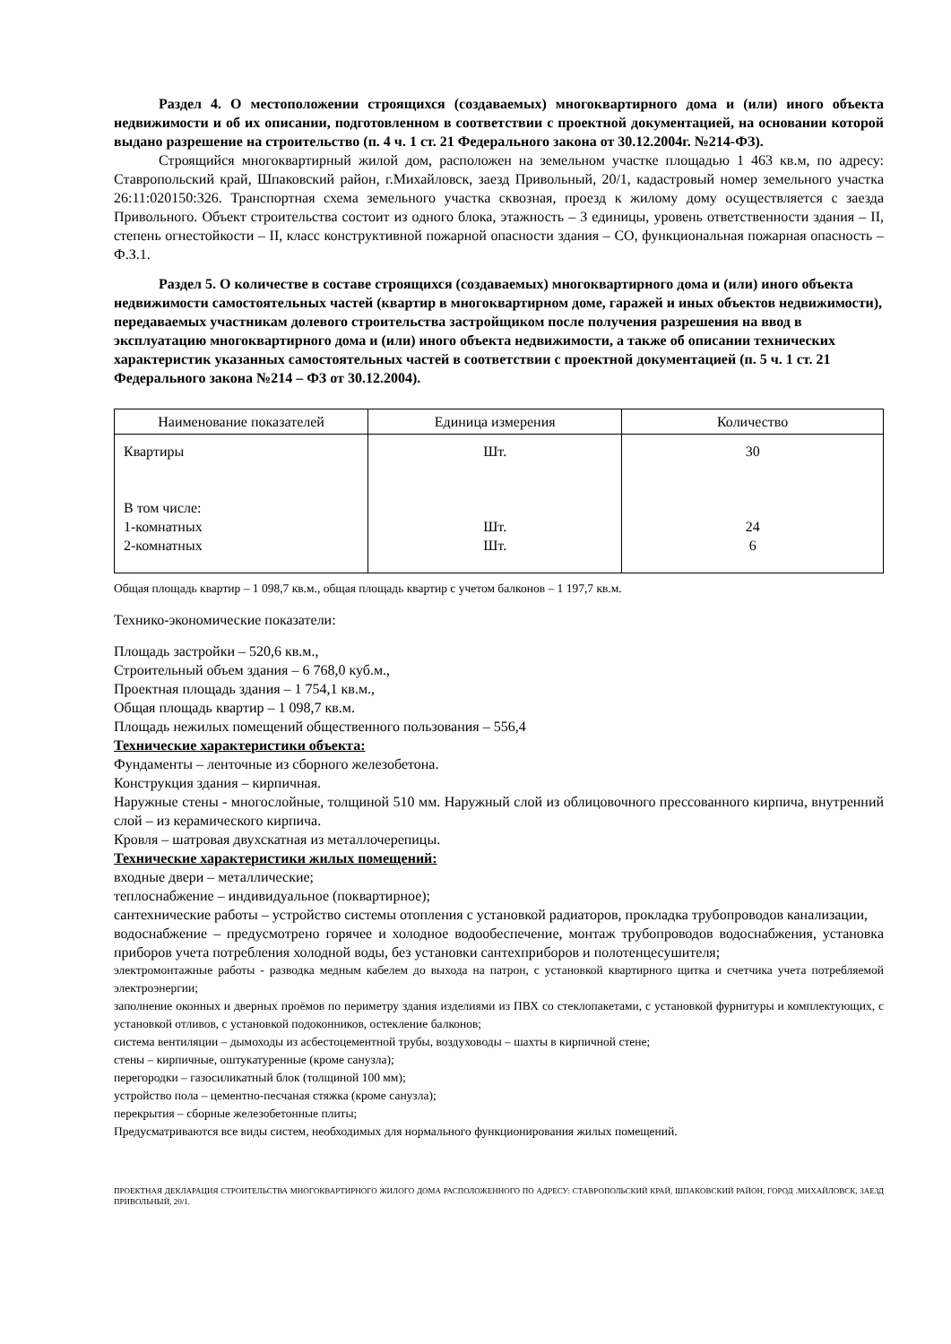Раздел 4. О местоположении строящихся (создаваемых) многоквартирного дома и (или) иного объекта недвижимости и об их описании, подготовленном в соответствии с проектной документацией, на основании которой выдано разрешение на строительство (п. 4 ч. 1 ст. 21 Федерального закона от 30.12.2004г. №214-ФЗ).
Строящийся многоквартирный жилой дом, расположен на земельном участке площадью 1 463 кв.м, по адресу: Ставропольский край, Шпаковский район, г.Михайловск, заезд Привольный, 20/1, кадастровый номер земельного участка 26:11:020150:326. Транспортная схема земельного участка сквозная, проезд к жилому дому осуществляется с заезда Привольного. Объект строительства состоит из одного блока, этажность – 3 единицы, уровень ответственности здания – II, степень огнестойкости – II, класс конструктивной пожарной опасности здания – СО, функциональная пожарная опасность – Ф.З.1.
Раздел 5. О количестве в составе строящихся (создаваемых) многоквартирного дома и (или) иного объекта недвижимости самостоятельных частей (квартир в многоквартирном доме, гаражей и иных объектов недвижимости), передаваемых участникам долевого строительства застройщиком после получения разрешения на ввод в эксплуатацию многоквартирного дома и (или) иного объекта недвижимости, а также об описании технических характеристик указанных самостоятельных частей в соответствии с проектной документацией (п. 5 ч. 1 ст. 21 Федерального закона №214 – ФЗ от 30.12.2004).
| Наименование показателей | Единица измерения | Количество |
| --- | --- | --- |
| Квартиры В том числе: 1-комнатных 2-комнатных | Шт. Шт. Шт. | 30 24 6 |
Общая площадь квартир – 1 098,7 кв.м., общая площадь квартир с учетом балконов – 1 197,7 кв.м.
Технико-экономические показатели:
Площадь застройки – 520,6 кв.м.,
Строительный объем здания – 6 768,0 куб.м.,
Проектная площадь здания – 1 754,1 кв.м.,
Общая площадь квартир – 1 098,7 кв.м.
Площадь нежилых помещений общественного пользования – 556,4
Технические характеристики объекта:
Фундаменты – ленточные из сборного железобетона.
Конструкция здания – кирпичная.
Наружные стены - многослойные, толщиной 510 мм. Наружный слой из облицовочного прессованного кирпича, внутренний слой – из керамического кирпича.
Кровля – шатровая двухскатная из металлочерепицы.
Технические характеристики жилых помещений:
входные двери – металлические;
теплоснабжение – индивидуальное (поквартирное);
сантехнические работы – устройство системы отопления с установкой радиаторов, прокладка трубопроводов канализации,
водоснабжение – предусмотрено горячее и холодное водообеспечение, монтаж трубопроводов водоснабжения, установка приборов учета потребления холодной воды, без установки сантехприборов и полотенцесушителя;
электромонтажные работы - разводка медным кабелем до выхода на патрон, с установкой квартирного щитка и счетчика учета потребляемой электроэнергии;
заполнение оконных и дверных проёмов по периметру здания изделиями из ПВХ со стеклопакетами, с установкой фурнитуры и комплектующих, с установкой отливов, с установкой подоконников, остекление балконов;
система вентиляции – дымоходы из асбестоцементной трубы, воздуховоды – шахты в кирпичной стене;
стены – кирпичные, оштукатуренные (кроме санузла);
перегородки – газосиликатный блок (толщиной 100 мм);
устройство пола – цементно-песчаная стяжка (кроме санузла);
перекрытия – сборные железобетонные плиты;
Предусматриваются все виды систем, необходимых для нормального функционирования жилых помещений.
ПРОЕКТНАЯ ДЕКЛАРАЦИЯ СТРОИТЕЛЬСТВА МНОГОКВАРТИРНОГО ЖИЛОГО ДОМА РАСПОЛОЖЕННОГО ПО АДРЕСУ: СТАВРОПОЛЬСКИЙ КРАЙ, ШПАКОВСКИЙ РАЙОН, ГОРОД .МИХАЙЛОВСК, ЗАЕЗД ПРИВОЛЬНЫЙ, 20/1.